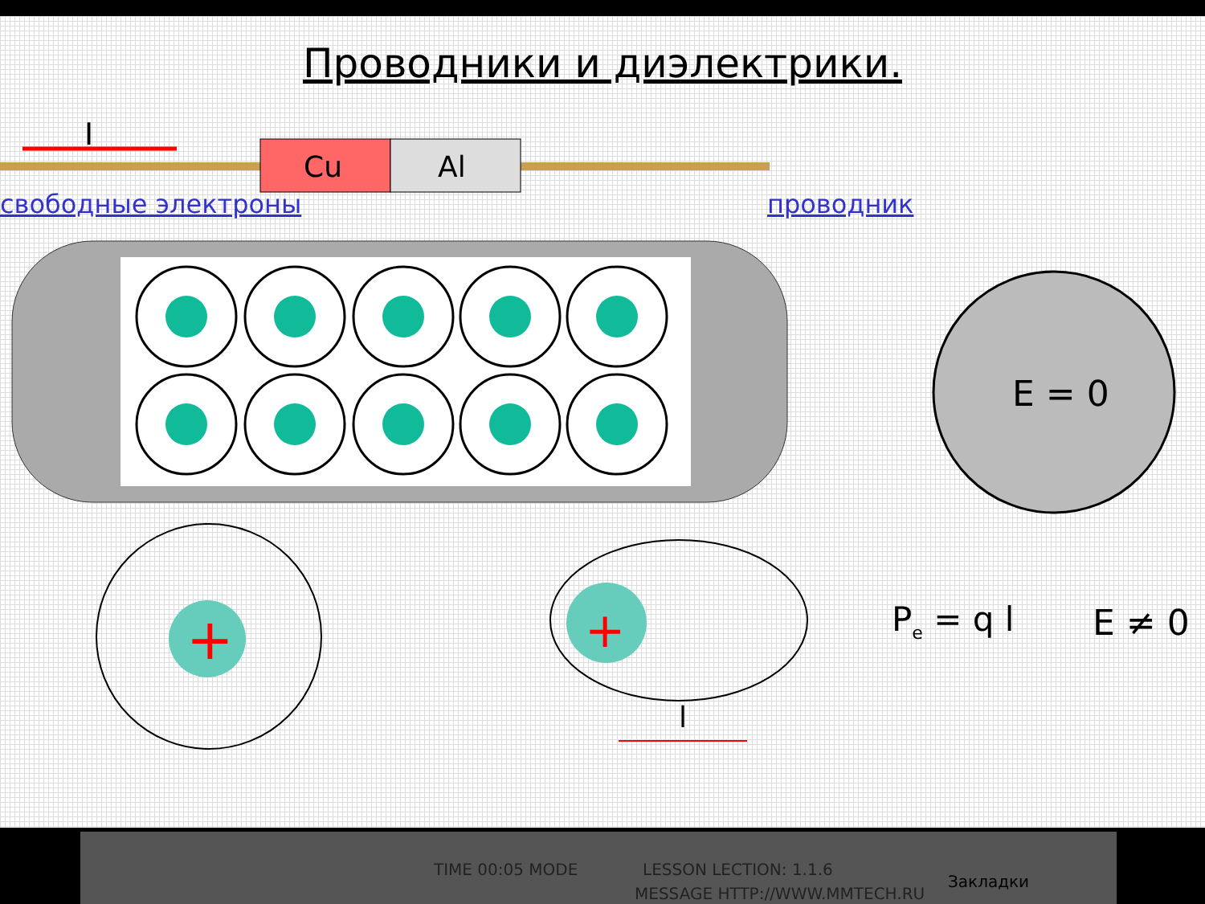Проводники и диэлектрики.
свободные электроны проводник
I
Cu
Al
E = 0
+
+
l
Pe = q l
E ≠ 0
TIME 00:05 MODE LESSON LECTION: 1.1.6
MESSAGE HTTP://WWW.MMTECH.RU
Закладки